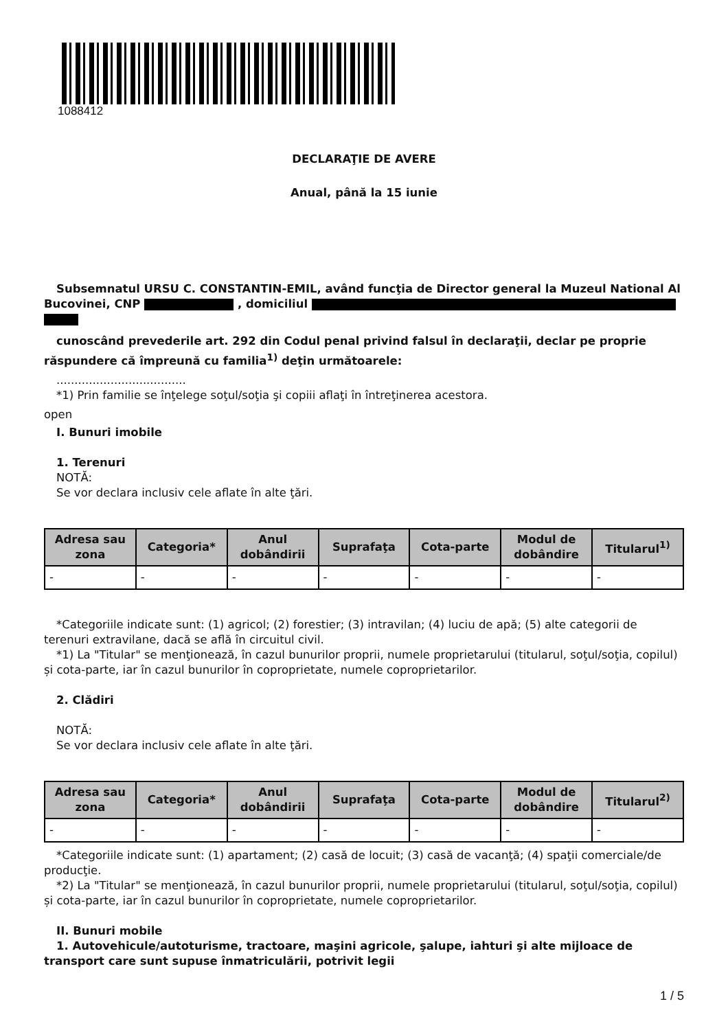1088412
DECLARAŢIE DE AVERE
Anual, până la 15 iunie
Subsemnatul URSU C. CONSTANTIN-EMIL, având funcţia de Director general la Muzeul National Al Bucovinei, CNP , domiciliul
cunoscând prevederile art. 292 din Codul penal privind falsul în declaraţii, declar pe proprie răspundere că împreună cu familia<sup>1)</sup> deţin următoarele:
....................................
*1) Prin familie se înţelege soţul/soţia şi copiii aflaţi în întreţinerea acestora.
open
I. Bunuri imobile
1. Terenuri
NOTĂ:
Se vor declara inclusiv cele aflate în alte ţări.
| Adresa sau zona | Categoria* | Anul dobândirii | Suprafaţa | Cota-parte | Modul de dobândire | Titularul<sup>1)</sup> |
| --- | --- | --- | --- | --- | --- | --- |
| - | - | - | - | - | - | - |
*Categoriile indicate sunt: (1) agricol; (2) forestier; (3) intravilan; (4) luciu de apă; (5) alte categorii de terenuri extravilane, dacă se află în circuitul civil.
*1) La "Titular" se menţionează, în cazul bunurilor proprii, numele proprietarului (titularul, soţul/soţia, copilul) și cota-parte, iar în cazul bunurilor în coproprietate, numele coproprietarilor.
2. Clădiri
NOTĂ:
Se vor declara inclusiv cele aflate în alte ţări.
| Adresa sau zona | Categoria* | Anul dobândirii | Suprafaţa | Cota-parte | Modul de dobândire | Titularul<sup>2)</sup> |
| --- | --- | --- | --- | --- | --- | --- |
| - | - | - | - | - | - | - |
*Categoriile indicate sunt: (1) apartament; (2) casă de locuit; (3) casă de vacanţă; (4) spaţii comerciale/de producţie.
*2) La "Titular" se menţionează, în cazul bunurilor proprii, numele proprietarului (titularul, soţul/soţia, copilul) și cota-parte, iar în cazul bunurilor în coproprietate, numele coproprietarilor.
II. Bunuri mobile
1. Autovehicule/autoturisme, tractoare, maşini agricole, şalupe, iahturi şi alte mijloace de transport care sunt supuse înmatriculării, potrivit legii
1 / 5